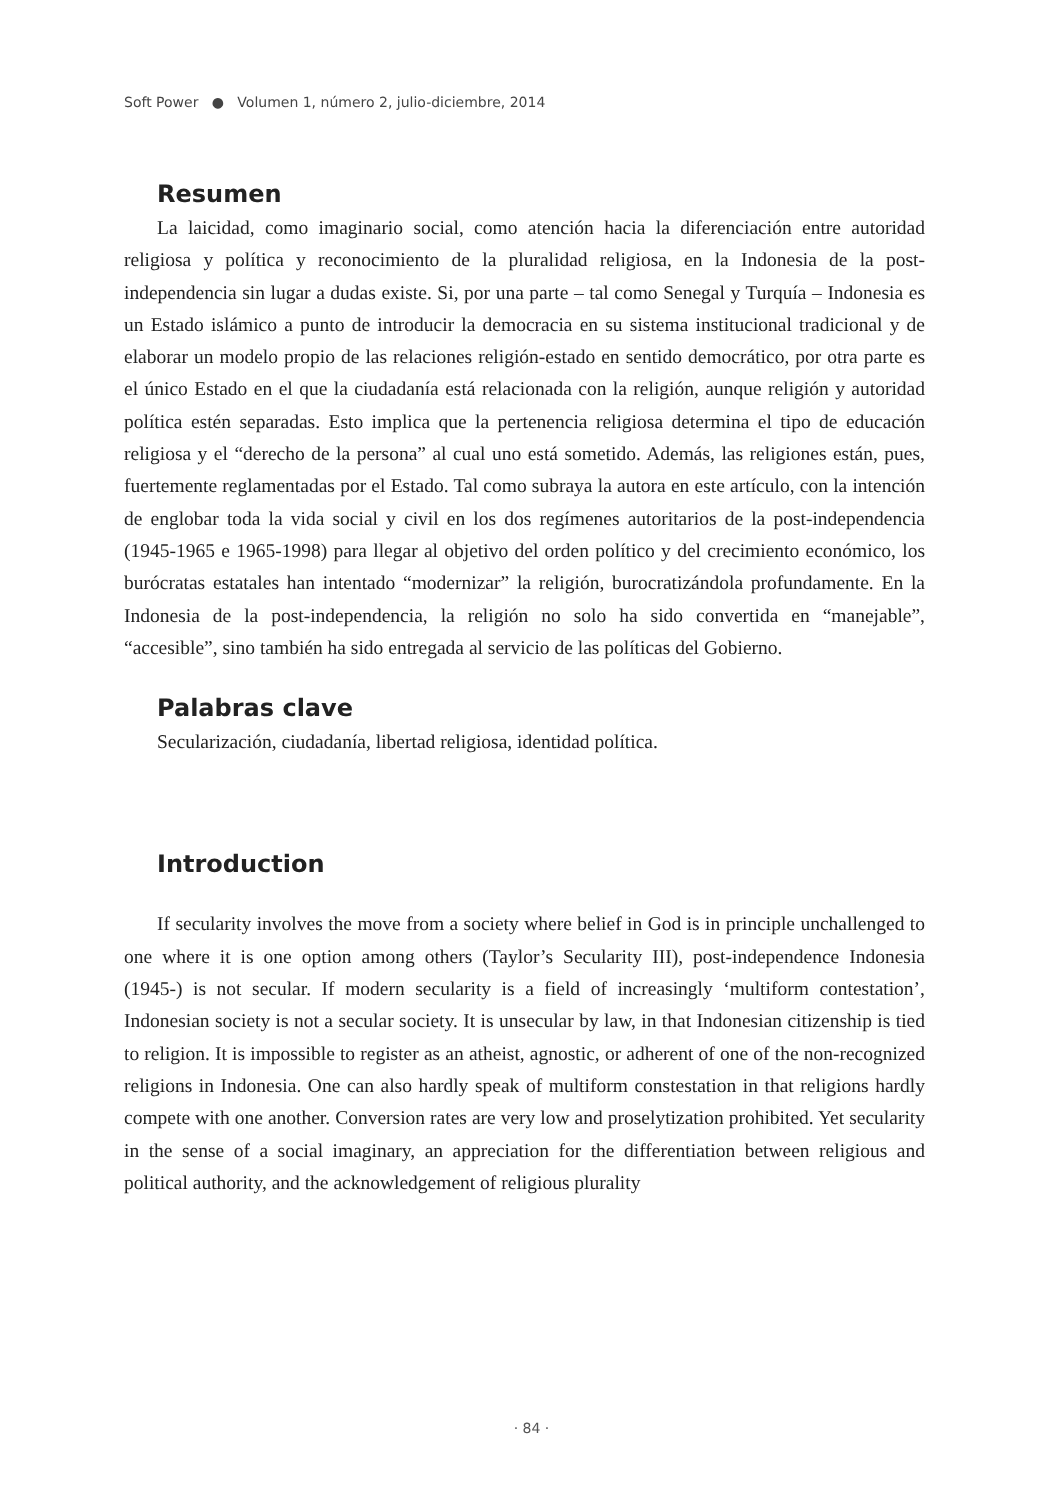Soft Power ● Volumen 1, número 2, julio-diciembre, 2014
Resumen
La laicidad, como imaginario social, como atención hacia la diferenciación entre autoridad religiosa y política y reconocimiento de la pluralidad religiosa, en la Indonesia de la post-independencia sin lugar a dudas existe. Si, por una parte – tal como Senegal y Turquía – Indonesia es un Estado islámico a punto de introducir la democracia en su sistema institucional tradicional y de elaborar un modelo propio de las relaciones religión-estado en sentido democrático, por otra parte es el único Estado en el que la ciudadanía está relacionada con la religión, aunque religión y autoridad política estén separadas. Esto implica que la pertenencia religiosa determina el tipo de educación religiosa y el “derecho de la persona” al cual uno está sometido. Además, las religiones están, pues, fuertemente reglamentadas por el Estado. Tal como subraya la autora en este artículo, con la intención de englobar toda la vida social y civil en los dos regímenes autoritarios de la post-independencia (1945-1965 e 1965-1998) para llegar al objetivo del orden político y del crecimiento económico, los burócratas estatales han intentado “modernizar” la religión, burocratizándola profundamente. En la Indonesia de la post-independencia, la religión no solo ha sido convertida en “manejable”, “accesible”, sino también ha sido entregada al servicio de las políticas del Gobierno.
Palabras clave
Secularización, ciudadanía, libertad religiosa, identidad política.
Introduction
If secularity involves the move from a society where belief in God is in principle unchallenged to one where it is one option among others (Taylor’s Secularity III), post-independence Indonesia (1945-) is not secular. If modern secularity is a field of increasingly ‘multiform contestation’, Indonesian society is not a secular society. It is unsecular by law, in that Indonesian citizenship is tied to religion. It is impossible to register as an atheist, agnostic, or adherent of one of the non-recognized religions in Indonesia. One can also hardly speak of multiform constestation in that religions hardly compete with one another. Conversion rates are very low and proselytization prohibited. Yet secularity in the sense of a social imaginary, an appreciation for the differentiation between religious and political authority, and the acknowledgement of religious plurality
· 84 ·